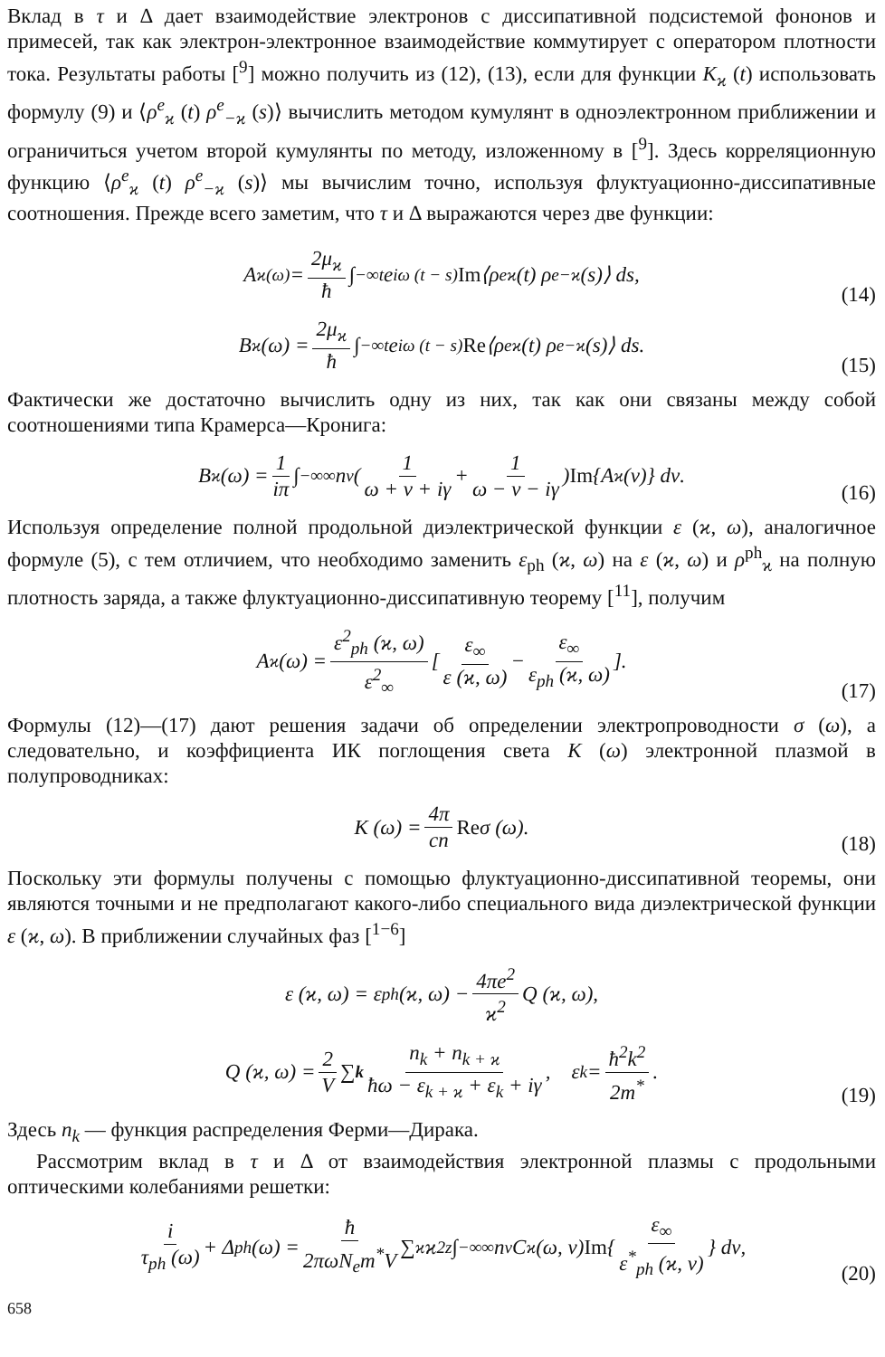Вклад в τ и Δ дает взаимодействие электронов с диссипативной подсистемой фононов и примесей, так как электрон-электронное взаимодействие коммутирует с оператором плотности тока. Результаты работы [<sup>9</sup>] можно получить из (12), (13), если для функции K<sub>ϰ</sub> (t) использовать формулу (9) и ⟨ρ<sup>e</sup><sub>ϰ</sub> (t) ρ<sup>e</sup><sub>−ϰ</sub> (s)⟩ вычислить методом кумулянт в одноэлектронном приближении и ограничиться учетом второй кумулянты по методу, изложенному в [<sup>9</sup>]. Здесь корреляционную функцию ⟨ρ<sup>e</sup><sub>ϰ</sub> (t) ρ<sup>e</sup><sub>−ϰ</sub> (s)⟩ мы вычислим точно, используя флуктуационно-диссипативные соотношения. Прежде всего заметим, что τ и Δ выражаются через две функции:
A<sub>ϰ</sub><sup>(ω)</sup> = 2μ<sub>ϰ</sub> ħ ∫<sub>−∞</sub><sup>t</sup> e<sup>iω (t − s)</sup> Im ⟨ρ<sup>e</sup><sub>ϰ</sub> (t) ρ<sup>e</sup><sub>−ϰ</sub> (s)⟩ ds,
(14)
B<sub>ϰ</sub> (ω) = 2μ<sub>ϰ</sub> ħ ∫<sub>−∞</sub><sup>t</sup> e<sup>iω (t − s)</sup> Re ⟨ρ<sup>e</sup><sub>ϰ</sub> (t) ρ<sup>e</sup><sub>−ϰ</sub> (s)⟩ ds.
(15)
Фактически же достаточно вычислить одну из них, так как они связаны между собой соотношениями типа Крамерса—Кронига:
B<sub>ϰ</sub> (ω) = 1 iπ ∫<sub>−∞</sub><sup>∞</sup> n<sub>ν</sub> ( 1 ω + ν + iγ + 1 ω − ν − iγ ) Im {A<sub>ϰ</sub> (ν)} dν.
(16)
Используя определение полной продольной диэлектрической функции ε (ϰ, ω), аналогичное формуле (5), с тем отличием, что необходимо заменить ε<sub>ph</sub> (ϰ, ω) на ε (ϰ, ω) и ρ<sup>ph</sup><sub>ϰ</sub> на полную плотность заряда, а также флуктуационно-диссипативную теорему [<sup>11</sup>], получим
A<sub>ϰ</sub> (ω) = ε<sup>2</sup><sub>ph</sub> (ϰ, ω) ε<sup>2</sup><sub>∞</sub> [ ε<sub>∞</sub> ε (ϰ, ω) − ε<sub>∞</sub> ε<sub>ph</sub> (ϰ, ω) ].
(17)
Формулы (12)—(17) дают решения задачи об определении электропроводности σ (ω), а следовательно, и коэффициента ИК поглощения света K (ω) электронной плазмой в полупроводниках:
K (ω) = 4π cn Re σ (ω).
(18)
Поскольку эти формулы получены с помощью флуктуационно-диссипативной теоремы, они являются точными и не предполагают какого-либо специального вида диэлектрической функции ε (ϰ, ω). В приближении случайных фаз [<sup>1−6</sup>]
ε (ϰ, ω) = ε<sub>ph</sub> (ϰ, ω) − 4πe<sup>2</sup> ϰ<sup>2</sup> Q (ϰ, ω),
Q (ϰ, ω) = 2 V ∑<sub>k</sub> n<sub>k</sub> + n<sub>k + ϰ</sub> ħω − ε<sub>k + ϰ</sub> + ε<sub>k</sub> + iγ, ε<sub>k</sub> = ħ<sup>2</sup>k<sup>2</sup> 2m<sup>*</sup>.
(19)
Здесь n<sub>k</sub> — функция распределения Ферми—Дирака.
Рассмотрим вклад в τ и Δ от взаимодействия электронной плазмы с продольными оптическими колебаниями решетки:
i τ<sub>ph</sub> (ω) + Δ<sub>ph</sub> (ω) = ħ 2πωN<sub>e</sub>m<sup>*</sup>V ∑<sub>ϰ</sub> ϰ<sup>2</sup><sub>z</sub> ∫<sub>−∞</sub><sup>∞</sup> n<sub>ν</sub>C<sub>ϰ</sub> (ω, ν) Im { ε<sub>∞</sub> ε<sup>*</sup><sub>ph</sub> (ϰ, ν) } dν,
(20)
658